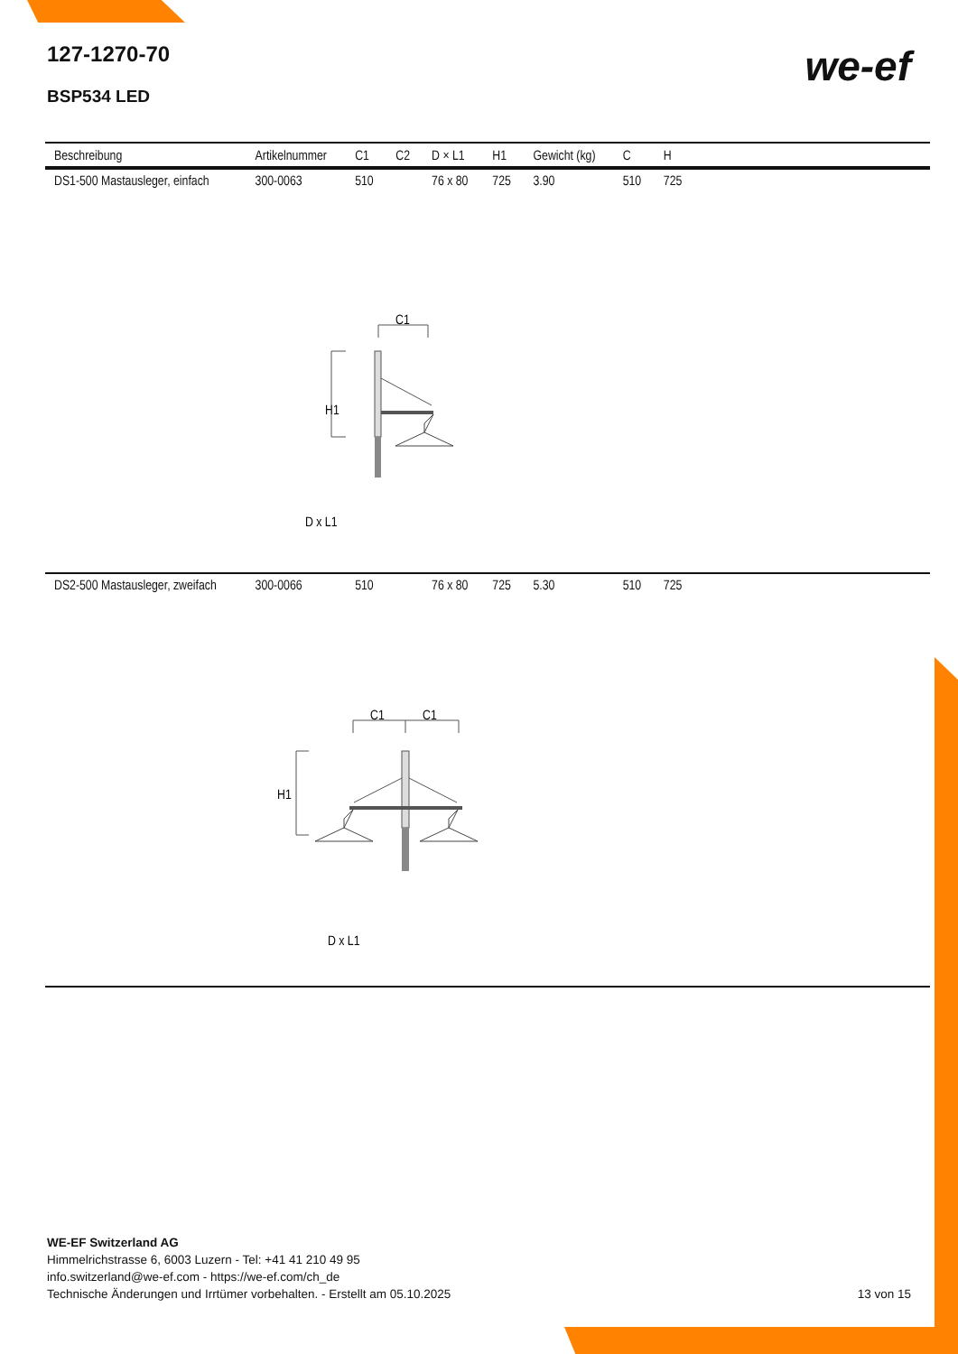127-1270-70
BSP534 LED
we-ef
| Beschreibung | Artikelnummer | C1 | C2 | D × L1 | H1 | Gewicht (kg) | C | H | |
| --- | --- | --- | --- | --- | --- | --- | --- | --- | --- |
| DS1-500 Mastausleger, einfach | 300-0063 | 510 | | 76 x 80 | 725 | 3.90 | 510 | 725 | |
| C1 H1 D x L1 | | | | | | | | | |
| DS2-500 Mastausleger, zweifach | 300-0066 | 510 | | 76 x 80 | 725 | 5.30 | 510 | 725 | |
| C1 C1 H1 D x L1 | | | | | | | | | |
WE-EF Switzerland AG
Himmelrichstrasse 6, 6003 Luzern - Tel: +41 41 210 49 95
info.switzerland@we-ef.com - https://we-ef.com/ch_de
Technische Änderungen und Irrtümer vorbehalten. - Erstellt am 05.10.2025
13 von 15